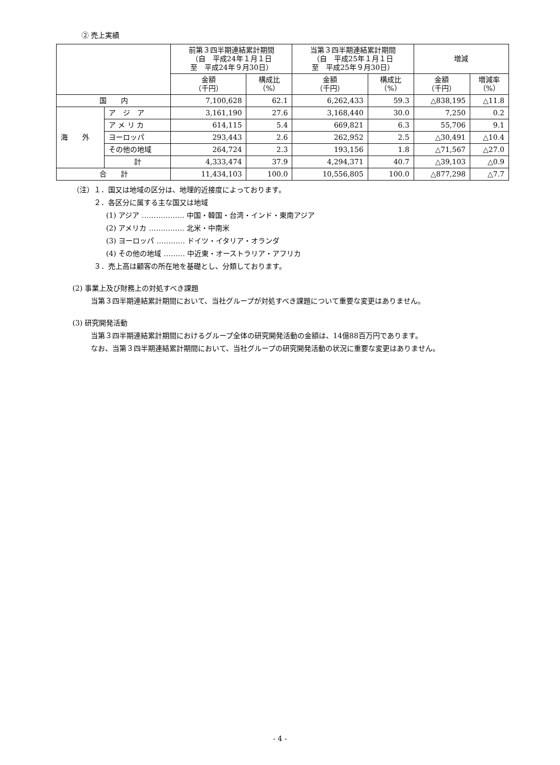② 売上実績
| | | 前第３四半期連結累計期間 （自 平成24年１月１日 至 平成24年９月30日） | | 当第３四半期連結累計期間 （自 平成25年１月１日 至 平成25年９月30日） | | 増減 | |
| --- | --- | --- | --- | --- | --- | --- | --- |
| | | 金額 （千円） | 構成比 （%） | 金額 （千円） | 構成比 （%） | 金額 （千円） | 増減率 （%） |
| 国 内 | | 7,100,628 | 62.1 | 6,262,433 | 59.3 | △838,195 | △11.8 |
| 海 外 | ア ジ ア | 3,161,190 | 27.6 | 3,168,440 | 30.0 | 7,250 | 0.2 |
| | ア メ リ カ | 614,115 | 5.4 | 669,821 | 6.3 | 55,706 | 9.1 |
| | ヨーロッパ | 293,443 | 2.6 | 262,952 | 2.5 | △30,491 | △10.4 |
| | その他の地域 | 264,724 | 2.3 | 193,156 | 1.8 | △71,567 | △27.0 |
| | 計 | 4,333,474 | 37.9 | 4,294,371 | 40.7 | △39,103 | △0.9 |
| 合 計 | | 11,434,103 | 100.0 | 10,556,805 | 100.0 | △877,298 | △7.7 |
（注）１．国又は地域の区分は、地理的近接度によっております。
２．各区分に属する主な国又は地域
(1) アジア ……………… 中国・韓国・台湾・インド・東南アジア
(2) アメリカ …………… 北米・中南米
(3) ヨーロッパ ………… ドイツ・イタリア・オランダ
(4) その他の地域 ……… 中近東・オーストラリア・アフリカ
３．売上高は顧客の所在地を基礎とし、分類しております。
(2) 事業上及び財務上の対処すべき課題
当第３四半期連結累計期間において、当社グループが対処すべき課題について重要な変更はありません。
(3) 研究開発活動
当第３四半期連結累計期間におけるグループ全体の研究開発活動の金額は、14億88百万円であります。
なお、当第３四半期連結累計期間において、当社グループの研究開発活動の状況に重要な変更はありません。
- 4 -